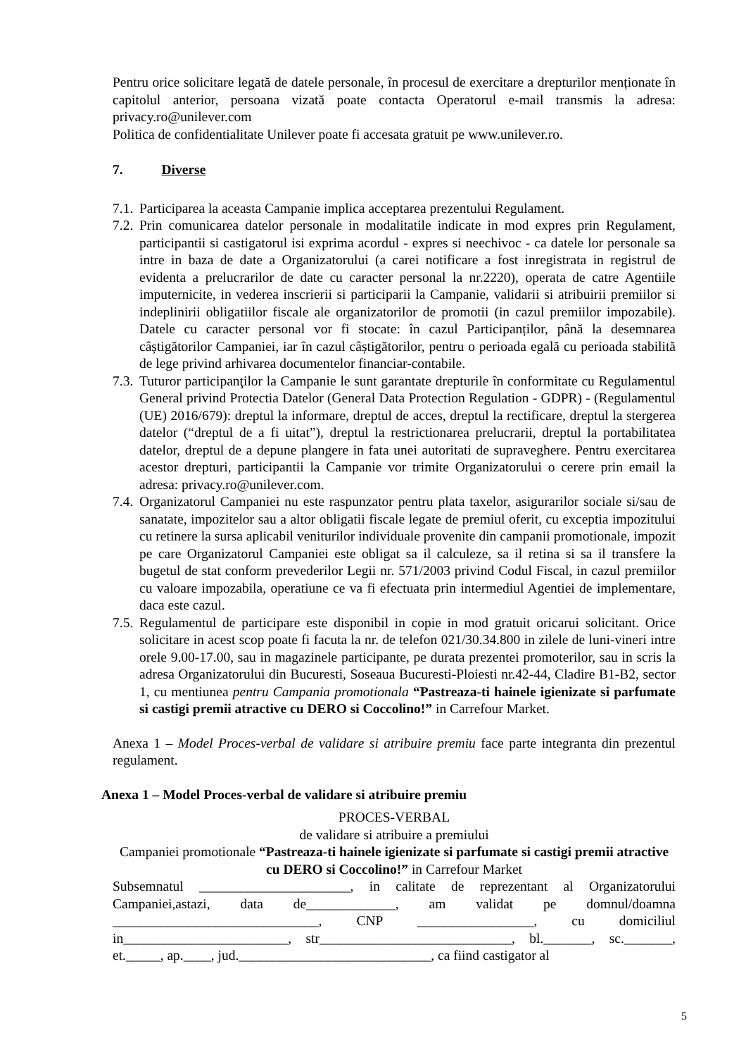Pentru orice solicitare legată de datele personale, în procesul de exercitare a drepturilor menționate în capitolul anterior, persoana vizată poate contacta Operatorul e-mail transmis la adresa: privacy.ro@unilever.com
Politica de confidentialitate Unilever poate fi accesata gratuit pe www.unilever.ro.
7. Diverse
7.1.
Participarea la aceasta Campanie implica acceptarea prezentului Regulament.
7.2.
Prin comunicarea datelor personale in modalitatile indicate in mod expres prin Regulament, participantii si castigatorul isi exprima acordul - expres si neechivoc - ca datele lor personale sa intre in baza de date a Organizatorului (a carei notificare a fost inregistrata in registrul de evidenta a prelucrarilor de date cu caracter personal la nr.2220), operata de catre Agentiile imputernicite, in vederea inscrierii si participarii la Campanie, validarii si atribuirii premiilor si indeplinirii obligatiilor fiscale ale organizatorilor de promotii (in cazul premiilor impozabile). Datele cu caracter personal vor fi stocate: în cazul Participanților, până la desemnarea câștigătorilor Campaniei, iar în cazul câștigătorilor, pentru o perioada egală cu perioada stabilită de lege privind arhivarea documentelor financiar-contabile.
7.3.
Tuturor participanţilor la Campanie le sunt garantate drepturile în conformitate cu Regulamentul General privind Protectia Datelor (General Data Protection Regulation - GDPR) - (Regulamentul (UE) 2016/679): dreptul la informare, dreptul de acces, dreptul la rectificare, dreptul la stergerea datelor (“dreptul de a fi uitat”), dreptul la restrictionarea prelucrarii, dreptul la portabilitatea datelor, dreptul de a depune plangere in fata unei autoritati de supraveghere. Pentru exercitarea acestor drepturi, participantii la Campanie vor trimite Organizatorului o cerere prin email la adresa: privacy.ro@unilever.com.
7.4.
Organizatorul Campaniei nu este raspunzator pentru plata taxelor, asigurarilor sociale si/sau de sanatate, impozitelor sau a altor obligatii fiscale legate de premiul oferit, cu exceptia impozitului cu retinere la sursa aplicabil veniturilor individuale provenite din campanii promotionale, impozit pe care Organizatorul Campaniei este obligat sa il calculeze, sa il retina si sa il transfere la bugetul de stat conform prevederilor Legii nr. 571/2003 privind Codul Fiscal, in cazul premiilor cu valoare impozabila, operatiune ce va fi efectuata prin intermediul Agentiei de implementare, daca este cazul.
7.5.
Regulamentul de participare este disponibil in copie in mod gratuit oricarui solicitant. Orice solicitare in acest scop poate fi facuta la nr. de telefon 021/30.34.800 in zilele de luni-vineri intre orele 9.00-17.00, sau in magazinele participante, pe durata prezentei promoterilor, sau in scris la adresa Organizatorului din Bucuresti, Soseaua Bucuresti-Ploiesti nr.42-44, Cladire B1-B2, sector 1, cu mentiunea pentru Campania promotionala “Pastreaza-ti hainele igienizate si parfumate si castigi premii atractive cu DERO si Coccolino!” in Carrefour Market.
Anexa 1 – Model Proces-verbal de validare si atribuire premiu face parte integranta din prezentul regulament.
Anexa 1 – Model Proces-verbal de validare si atribuire premiu
PROCES-VERBAL
de validare si atribuire a premiului
Campaniei promotionale “Pastreaza-ti hainele igienizate si parfumate si castigi premii atractive cu DERO si Coccolino!” in Carrefour Market
Subsemnatul ______________________, in calitate de reprezentant al Organizatorului Campaniei,astazi, data de_____________, am validat pe domnul/doamna ______________________________, CNP _________________, cu domiciliul in________________________, str____________________________, bl._______, sc._______, et._____, ap.____, jud.____________________________, ca fiind castigator al
5